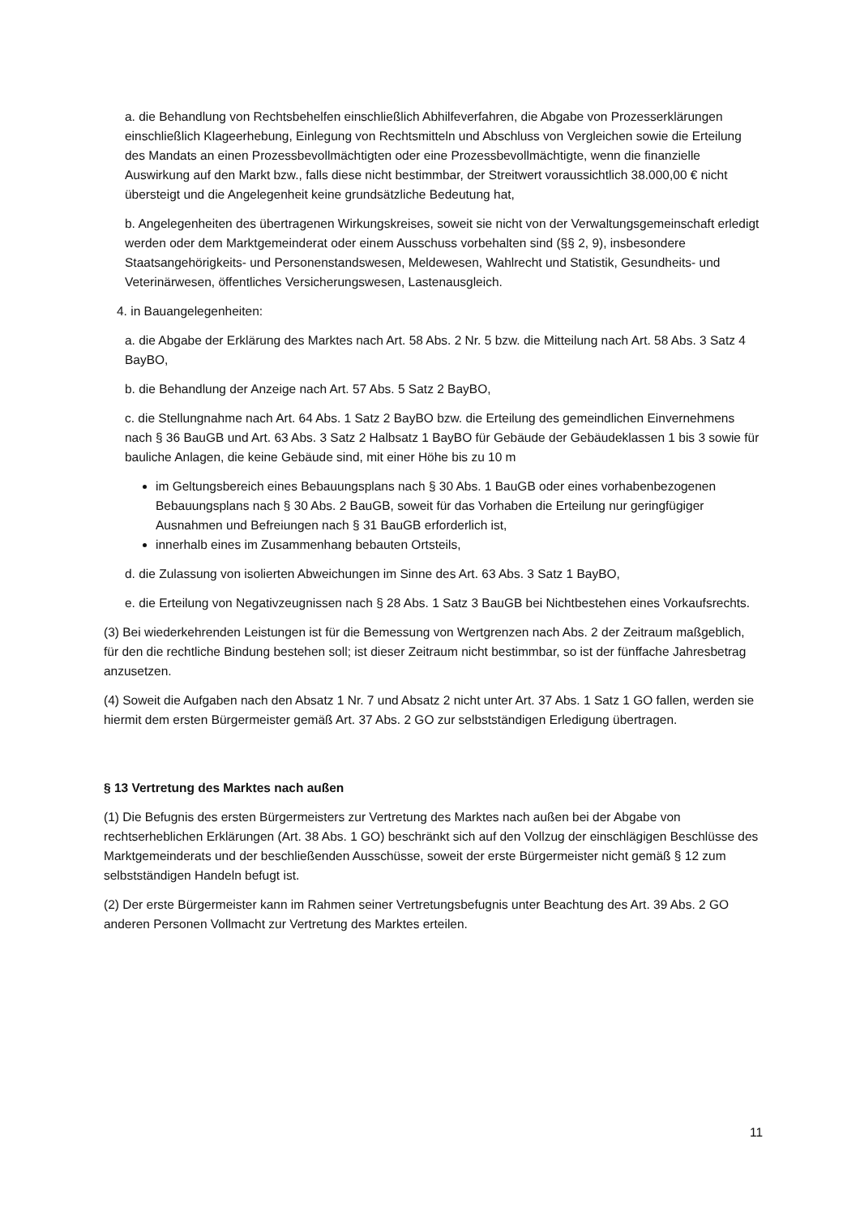a. die Behandlung von Rechtsbehelfen einschließlich Abhilfeverfahren, die Abgabe von Prozesserklärungen einschließlich Klageerhebung, Einlegung von Rechtsmitteln und Abschluss von Vergleichen sowie die Erteilung des Mandats an einen Prozessbevollmächtigten oder eine Prozessbevollmächtigte, wenn die finanzielle Auswirkung auf den Markt bzw., falls diese nicht bestimmbar, der Streitwert voraussichtlich 38.000,00 € nicht übersteigt und die Angelegenheit keine grundsätzliche Bedeutung hat,
b. Angelegenheiten des übertragenen Wirkungskreises, soweit sie nicht von der Verwaltungsgemeinschaft erledigt werden oder dem Marktgemeinderat oder einem Ausschuss vorbehalten sind (§§ 2, 9), insbesondere Staatsangehörigkeits- und Personenstandswesen, Meldewesen, Wahlrecht und Statistik, Gesundheits- und Veterinärwesen, öffentliches Versicherungswesen, Lastenausgleich.
4. in Bauangelegenheiten:
a. die Abgabe der Erklärung des Marktes nach Art. 58 Abs. 2 Nr. 5 bzw. die Mitteilung nach Art. 58 Abs. 3 Satz 4 BayBO,
b. die Behandlung der Anzeige nach Art. 57 Abs. 5 Satz 2 BayBO,
c. die Stellungnahme nach Art. 64 Abs. 1 Satz 2 BayBO bzw. die Erteilung des gemeindlichen Einvernehmens nach § 36 BauGB und Art. 63 Abs. 3 Satz 2 Halbsatz 1 BayBO für Gebäude der Gebäudeklassen 1 bis 3 sowie für bauliche Anlagen, die keine Gebäude sind, mit einer Höhe bis zu 10 m
im Geltungsbereich eines Bebauungsplans nach § 30 Abs. 1 BauGB oder eines vorhabenbezogenen Bebauungsplans nach § 30 Abs. 2 BauGB, soweit für das Vorhaben die Erteilung nur geringfügiger Ausnahmen und Befreiungen nach § 31 BauGB erforderlich ist,
innerhalb eines im Zusammenhang bebauten Ortsteils,
d. die Zulassung von isolierten Abweichungen im Sinne des Art. 63 Abs. 3 Satz 1 BayBO,
e. die Erteilung von Negativzeugnissen nach § 28 Abs. 1 Satz 3 BauGB bei Nichtbestehen eines Vorkaufsrechts.
(3) Bei wiederkehrenden Leistungen ist für die Bemessung von Wertgrenzen nach Abs. 2 der Zeitraum maßgeblich, für den die rechtliche Bindung bestehen soll; ist dieser Zeitraum nicht bestimmbar, so ist der fünffache Jahresbetrag anzusetzen.
(4) Soweit die Aufgaben nach den Absatz 1 Nr. 7 und Absatz 2 nicht unter Art. 37 Abs. 1 Satz 1 GO fallen, werden sie hiermit dem ersten Bürgermeister gemäß Art. 37 Abs. 2 GO zur selbstständigen Erledigung übertragen.
§ 13 Vertretung des Marktes nach außen
(1) Die Befugnis des ersten Bürgermeisters zur Vertretung des Marktes nach außen bei der Abgabe von rechtserheblichen Erklärungen (Art. 38 Abs. 1 GO) beschränkt sich auf den Vollzug der einschlägigen Beschlüsse des Marktgemeinderats und der beschließenden Ausschüsse, soweit der erste Bürgermeister nicht gemäß § 12 zum selbstständigen Handeln befugt ist.
(2) Der erste Bürgermeister kann im Rahmen seiner Vertretungsbefugnis unter Beachtung des Art. 39 Abs. 2 GO anderen Personen Vollmacht zur Vertretung des Marktes erteilen.
11